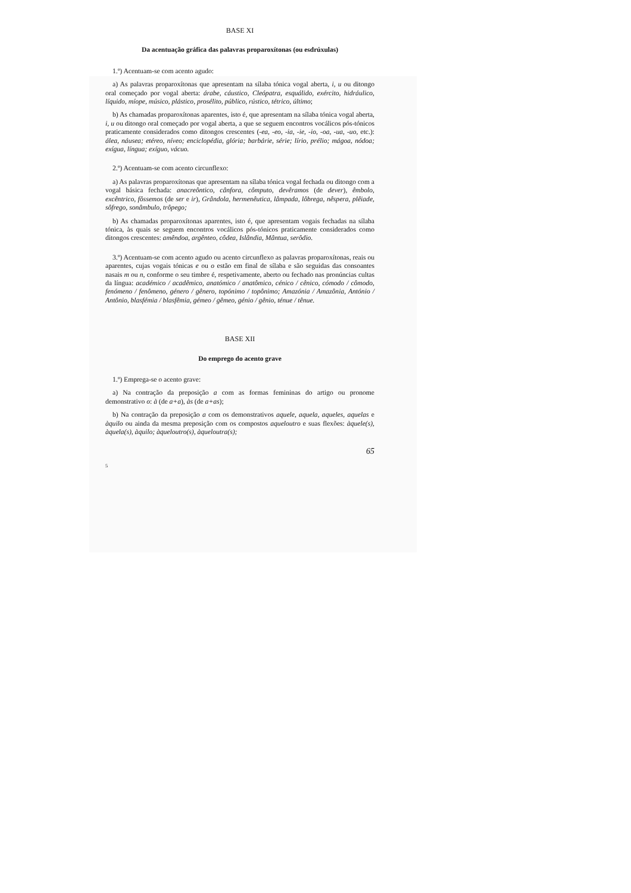BASE XI
Da acentuação gráfica das palavras proparoxítonas (ou esdrúxulas)
1.º) Acentuam-se com acento agudo:
a) As palavras proparoxítonas que apresentam na sílaba tónica vogal aberta, i, u ou ditongo oral começado por vogal aberta: árabe, cáustico, Cleópatra, esquálido, exército, hidráulico, líquido, míope, músico, plástico, prosélito, público, rústico, tétrico, último;
b) As chamadas proparoxítonas aparentes, isto é, que apresentam na sílaba tónica vogal aberta, i, u ou ditongo oral começado por vogal aberta, a que se seguem encontros vocálicos pós-tónicos praticamente considerados como ditongos crescentes (-ea, -eo, -ia, -ie, -io, -oa, -ua, -uo, etc.): álea, náusea; etéreo, níveo; enciclopédia, glória; barbárie, série; lírio, prélio; mágoa, nódoa; exígua, língua; exíguo, vácuo.
2.º) Acentuam-se com acento circunflexo:
a) As palavras proparoxítonas que apresentam na sílaba tónica vogal fechada ou ditongo com a vogal básica fechada: anacreôntico, cânfora, cômputo, devêramos (de dever), êmbolo, excêntrico, fôssemos (de ser e ir), Grândola, hermenêutica, lâmpada, lôbrega, nêspera, plêiade, sôfrego, sonâmbulo, trôpego;
b) As chamadas proparoxítonas aparentes, isto é, que apresentam vogais fechadas na sílaba tónica, às quais se seguem encontros vocálicos pós-tónicos praticamente considerados como ditongos crescentes: amêndoa, argênteo, côdea, Islândia, Mântua, serôdio.
3.º) Acentuam-se com acento agudo ou acento circunflexo as palavras proparoxítonas, reais ou aparentes, cujas vogais tónicas e ou o estão em final de sílaba e são seguidas das consoantes nasais m ou n, conforme o seu timbre é, respetivamente, aberto ou fechado nas pronúncias cultas da língua: académico / acadêmico, anatómico / anatômico, cénico / cênico, cómodo / cômodo, fenómeno / fenômeno, género / gênero, topónimo / topônimo; Amazónia / Amazônia, António / Antônio, blasfémia / blasfêmia, gémeo / gêmeo, génio / gênio, ténue / tênue.
BASE XII
Do emprego do acento grave
1.º) Emprega-se o acento grave:
a) Na contração da preposição a com as formas femininas do artigo ou pronome demonstrativo o: à (de a+a), às (de a+as);
b) Na contração da preposição a com os demonstrativos aquele, aquela, aqueles, aquelas e àquilo ou ainda da mesma preposição com os compostos aqueloutro e suas flexões: àquele(s), àquela(s), àquilo; àqueloutro(s), àqueloutra(s);
65
5